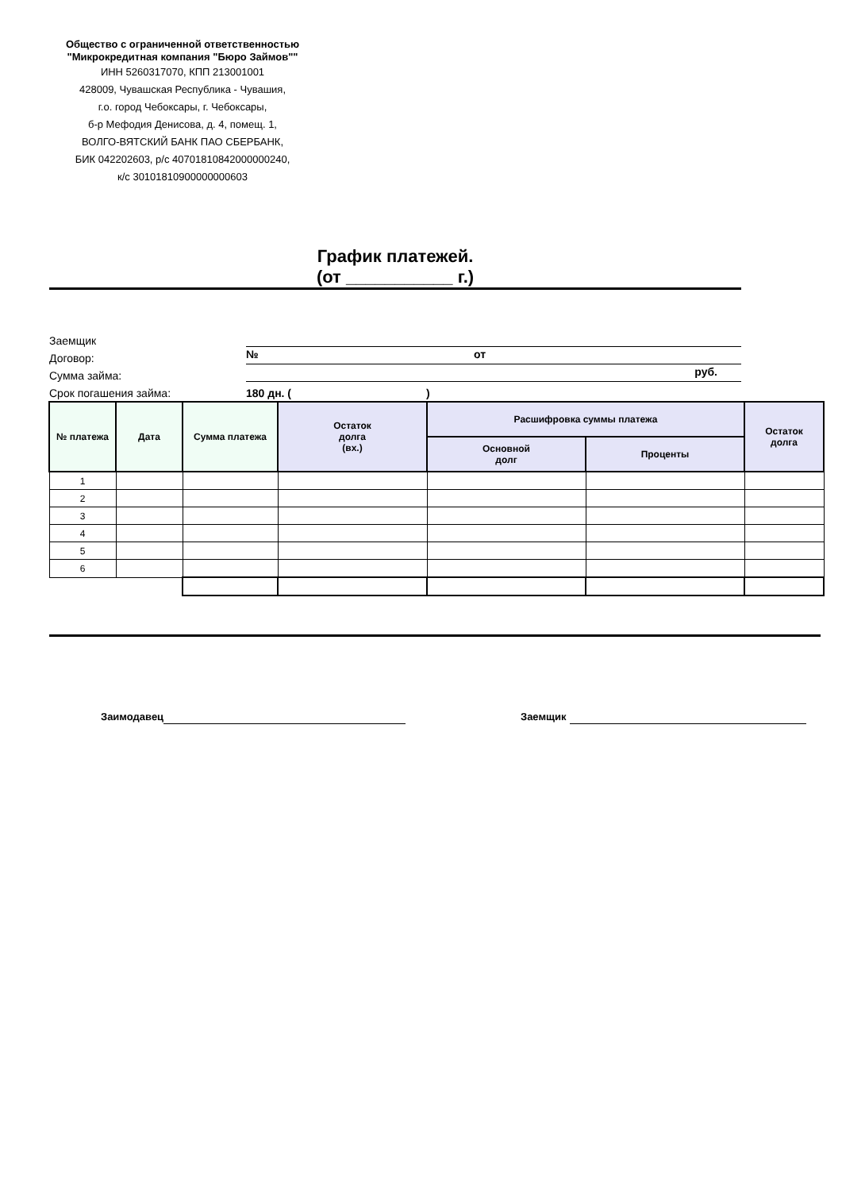Общество с ограниченной ответственностью "Микрокредитная компания "Бюро Займов""
ИНН 5260317070, КПП 213001001
428009, Чувашская Республика - Чувашия,
г.о. город Чебоксары, г. Чебоксары,
б-р Мефодия Денисова, д. 4, помещ. 1,
ВОЛГО-ВЯТСКИЙ БАНК ПАО СБЕРБАНК,
БИК 042202603, р/с 40701810842000000240,
к/с 30101810900000000603
График платежей.
(от ___________ г.)
Заемщик
Договор: № от
Сумма займа: руб.
Срок погашения займа: 180 дн. ( )
| № платежа | Дата | Сумма платежа | Остаток долга (вх.) | Расшифровка суммы платежа | | Остаток долга |
| --- | --- | --- | --- | --- | --- | --- |
| | | | | Основной долг | Проценты | |
| 1 | | | | | | |
| 2 | | | | | | |
| 3 | | | | | | |
| 4 | | | | | | |
| 5 | | | | | | |
| 6 | | | | | | |
Заимодавец Заемщик